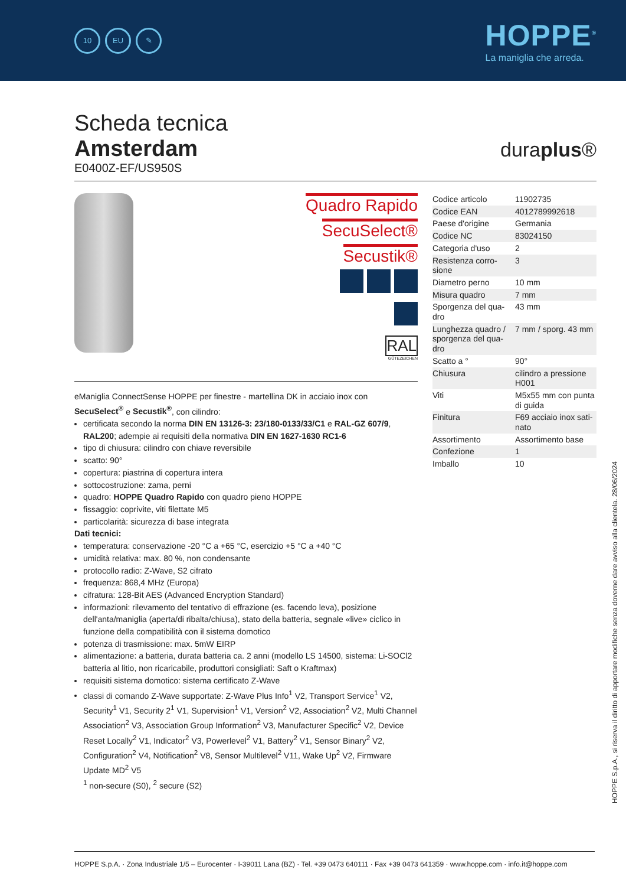10 EU ✎
HOPPE<sup>®</sup>
La maniglia che arreda.
Scheda tecnica
Amsterdam
duraplus®
E0400Z-EF/US950S
Quadro Rapido
SecuSelect®
Secustik®
RAL
GÜTEZEICHEN
eManiglia ConnectSense HOPPE per finestre - martellina DK in acciaio inox con SecuSelect<sup>®</sup> e Secustik<sup>®</sup>, con cilindro:
certificata secondo la norma DIN EN 13126-3: 23/180-0133/33/C1 e RAL-GZ 607/9, RAL200; adempie ai requisiti della normativa DIN EN 1627-1630 RC1-6
tipo di chiusura: cilindro con chiave reversibile
scatto: 90°
copertura: piastrina di copertura intera
sottocostruzione: zama, perni
quadro: HOPPE Quadro Rapido con quadro pieno HOPPE
fissaggio: coprivite, viti filettate M5
particolarità: sicurezza di base integrata
Dati tecnici:
temperatura: conservazione -20 °C a +65 °C, esercizio +5 °C a +40 °C
umidità relativa: max. 80 %, non condensante
protocollo radio: Z-Wave, S2 cifrato
frequenza: 868,4 MHz (Europa)
cifratura: 128-Bit AES (Advanced Encryption Standard)
informazioni: rilevamento del tentativo di effrazione (es. facendo leva), posizione dell'anta/maniglia (aperta/di ribalta/chiusa), stato della batteria, segnale «live» ciclico in funzione della compatibilità con il sistema domotico
potenza di trasmissione: max. 5mW EIRP
alimentazione: a batteria, durata batteria ca. 2 anni (modello LS 14500, sistema: Li-SOCl2 batteria al litio, non ricaricabile, produttori consigliati: Saft o Kraftmax)
requisiti sistema domotico: sistema certificato Z-Wave
classi di comando Z-Wave supportate: Z-Wave Plus Info<sup>1</sup> V2, Transport Service<sup>1</sup> V2, Security<sup>1</sup> V1, Security 2<sup>1</sup> V1, Supervision<sup>1</sup> V1, Version<sup>2</sup> V2, Association<sup>2</sup> V2, Multi Channel Association<sup>2</sup> V3, Association Group Information<sup>2</sup> V3, Manufacturer Specific<sup>2</sup> V2, Device Reset Locally<sup>2</sup> V1, Indicator<sup>2</sup> V3, Powerlevel<sup>2</sup> V1, Battery<sup>2</sup> V1, Sensor Binary<sup>2</sup> V2, Configuration<sup>2</sup> V4, Notification<sup>2</sup> V8, Sensor Multilevel<sup>2</sup> V11, Wake Up<sup>2</sup> V2, Firmware Update MD<sup>2</sup> V5
<sup>1</sup> non-secure (S0), <sup>2</sup> secure (S2)
| Codice articolo | 11902735 |
| Codice EAN | 4012789992618 |
| Paese d'origine | Germania |
| Codice NC | 83024150 |
| Categoria d'uso | 2 |
| Resistenza corro-sione | 3 |
| Diametro perno | 10 mm |
| Misura quadro | 7 mm |
| Sporgenza del qua-dro | 43 mm |
| Lunghezza quadro / sporgenza del qua-dro | 7 mm / sporg. 43 mm |
| Scatto a ° | 90° |
| Chiusura | cilindro a pressione H001 |
| Viti | M5x55 mm con punta di guida |
| Finitura | F69 acciaio inox sati-nato |
| Assortimento | Assortimento base |
| Confezione | 1 |
| Imballo | 10 |
HOPPE S.p.A., si riserva il diritto di apportare modifiche senza doverne dare avviso alla clientela. 28/06/2024
HOPPE S.p.A. · Zona Industriale 1/5 – Eurocenter · I-39011 Lana (BZ) · Tel. +39 0473 640111 · Fax +39 0473 641359 · www.hoppe.com · info.it@hoppe.com